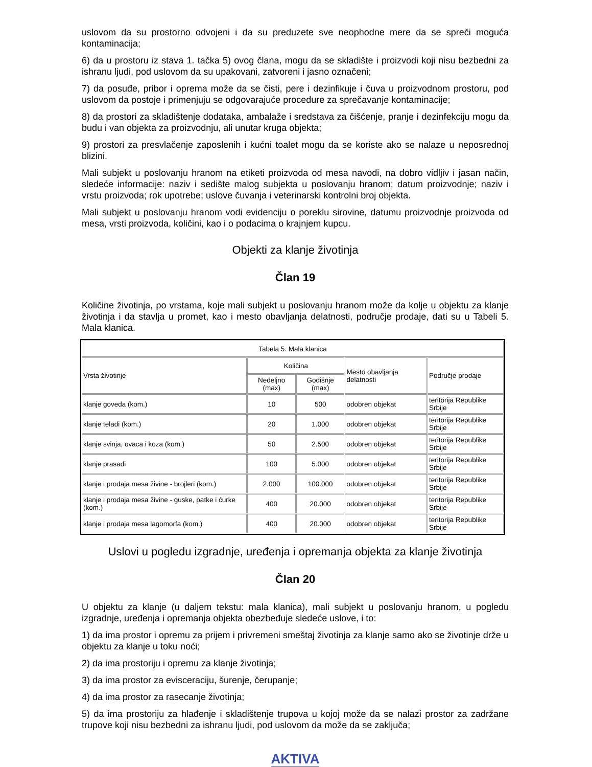uslovom da su prostorno odvojeni i da su preduzete sve neophodne mere da se spreči moguća kontaminacija;
6) da u prostoru iz stava 1. tačka 5) ovog člana, mogu da se skladište i proizvodi koji nisu bezbedni za ishranu ljudi, pod uslovom da su upakovani, zatvoreni i jasno označeni;
7) da posuđe, pribor i oprema može da se čisti, pere i dezinfikuje i čuva u proizvodnom prostoru, pod uslovom da postoje i primenjuju se odgovarajuće procedure za sprečavanje kontaminacije;
8) da prostori za skladištenje dodataka, ambalaže i sredstava za čišćenje, pranje i dezinfekciju mogu da budu i van objekta za proizvodnju, ali unutar kruga objekta;
9) prostori za presvlačenje zaposlenih i kućni toalet mogu da se koriste ako se nalaze u neposrednoj blizini.
Mali subjekt u poslovanju hranom na etiketi proizvoda od mesa navodi, na dobro vidljiv i jasan način, sledeće informacije: naziv i sedište malog subjekta u poslovanju hranom; datum proizvodnje; naziv i vrstu proizvoda; rok upotrebe; uslove čuvanja i veterinarski kontrolni broj objekta.
Mali subjekt u poslovanju hranom vodi evidenciju o poreklu sirovine, datumu proizvodnje proizvoda od mesa, vrsti proizvoda, količini, kao i o podacima o krajnjem kupcu.
Objekti za klanje životinja
Član 19
Količine životinja, po vrstama, koje mali subjekt u poslovanju hranom može da kolje u objektu za klanje životinja i da stavlja u promet, kao i mesto obavljanja delatnosti, područje prodaje, dati su u Tabeli 5. Mala klanica.
| Tabela 5. Mala klanica | | | | |
| --- | --- | --- | --- | --- |
| Vrsta životinje | Količina | | Mesto obavljanja delatnosti | Područje prodaje |
| | Nedeljno (max) | Godišnje (max) | | |
| klanje goveda (kom.) | 10 | 500 | odobren objekat | teritorija Republike Srbije |
| klanje teladi (kom.) | 20 | 1.000 | odobren objekat | teritorija Republike Srbije |
| klanje svinja, ovaca i koza (kom.) | 50 | 2.500 | odobren objekat | teritorija Republike Srbije |
| klanje prasadi | 100 | 5.000 | odobren objekat | teritorija Republike Srbije |
| klanje i prodaja mesa živine - brojleri (kom.) | 2.000 | 100.000 | odobren objekat | teritorija Republike Srbije |
| klanje i prodaja mesa živine - guske, patke i ćurke (kom.) | 400 | 20.000 | odobren objekat | teritorija Republike Srbije |
| klanje i prodaja mesa lagomorfa (kom.) | 400 | 20.000 | odobren objekat | teritorija Republike Srbije |
Uslovi u pogledu izgradnje, uređenja i opremanja objekta za klanje životinja
Član 20
U objektu za klanje (u daljem tekstu: mala klanica), mali subjekt u poslovanju hranom, u pogledu izgradnje, uređenja i opremanja objekta obezbeđuje sledeće uslove, i to:
1) da ima prostor i opremu za prijem i privremeni smeštaj životinja za klanje samo ako se životinje drže u objektu za klanje u toku noći;
2) da ima prostoriju i opremu za klanje životinja;
3) da ima prostor za evisceraciju, šurenje, čerupanje;
4) da ima prostor za rasecanje životinja;
5) da ima prostoriju za hlađenje i skladištenje trupova u kojoj može da se nalazi prostor za zadržane trupove koji nisu bezbedni za ishranu ljudi, pod uslovom da može da se zaključa;
AKTIVA